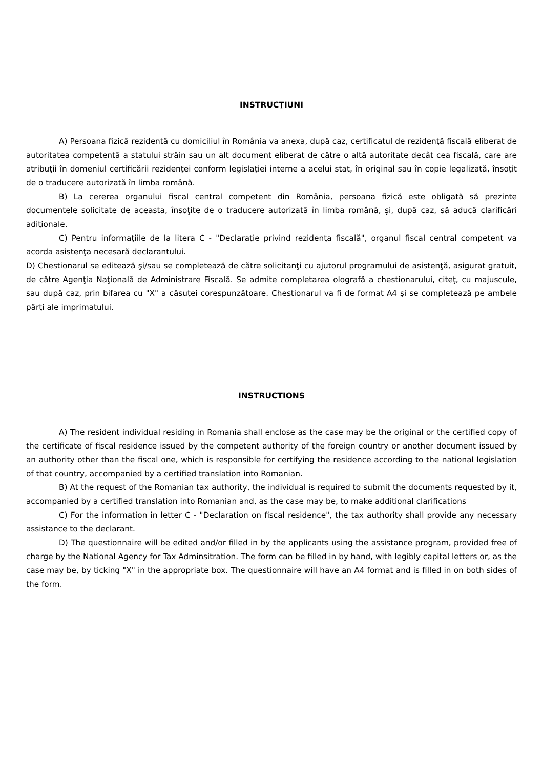INSTRUCŢIUNI
A) Persoana fizică rezidentă cu domiciliul în România va anexa, după caz, certificatul de rezidenţă fiscală eliberat de autoritatea competentă a statului străin sau un alt document eliberat de către o altă autoritate decât cea fiscală, care are atribuţii în domeniul certificării rezidenţei conform legislaţiei interne a acelui stat, în original sau în copie legalizată, însoţit de o traducere autorizată în limba română.
B) La cererea organului fiscal central competent din România, persoana fizică este obligată să prezinte documentele solicitate de aceasta, însoţite de o traducere autorizată în limba română, şi, după caz, să aducă clarificări adiţionale.
C) Pentru informaţiile de la litera C - "Declaraţie privind rezidenţa fiscală", organul fiscal central competent va acorda asistenţa necesară declarantului.
D) Chestionarul se editează şi/sau se completează de către solicitanţi cu ajutorul programului de asistenţă, asigurat gratuit, de către Agenţia Naţională de Administrare Fiscală. Se admite completarea olografă a chestionarului, citeţ, cu majuscule, sau după caz, prin bifarea cu "X" a căsuţei corespunzătoare. Chestionarul va fi de format A4 şi se completează pe ambele părţi ale imprimatului.
INSTRUCTIONS
A) The resident individual residing in Romania shall enclose as the case may be the original or the certified copy of the certificate of fiscal residence issued by the competent authority of the foreign country or another document issued by an authority other than the fiscal one, which is responsible for certifying the residence according to the national legislation of that country, accompanied by a certified translation into Romanian.
B) At the request of the Romanian tax authority, the individual is required to submit the documents requested by it, accompanied by a certified translation into Romanian and, as the case may be, to make additional clarifications
C) For the information in letter C - "Declaration on fiscal residence", the tax authority shall provide any necessary assistance to the declarant.
D) The questionnaire will be edited and/or filled in by the applicants using the assistance program, provided free of charge by the National Agency for Tax Adminsitration. The form can be filled in by hand, with legibly capital letters or, as the case may be, by ticking "X" in the appropriate box. The questionnaire will have an A4 format and is filled in on both sides of the form.